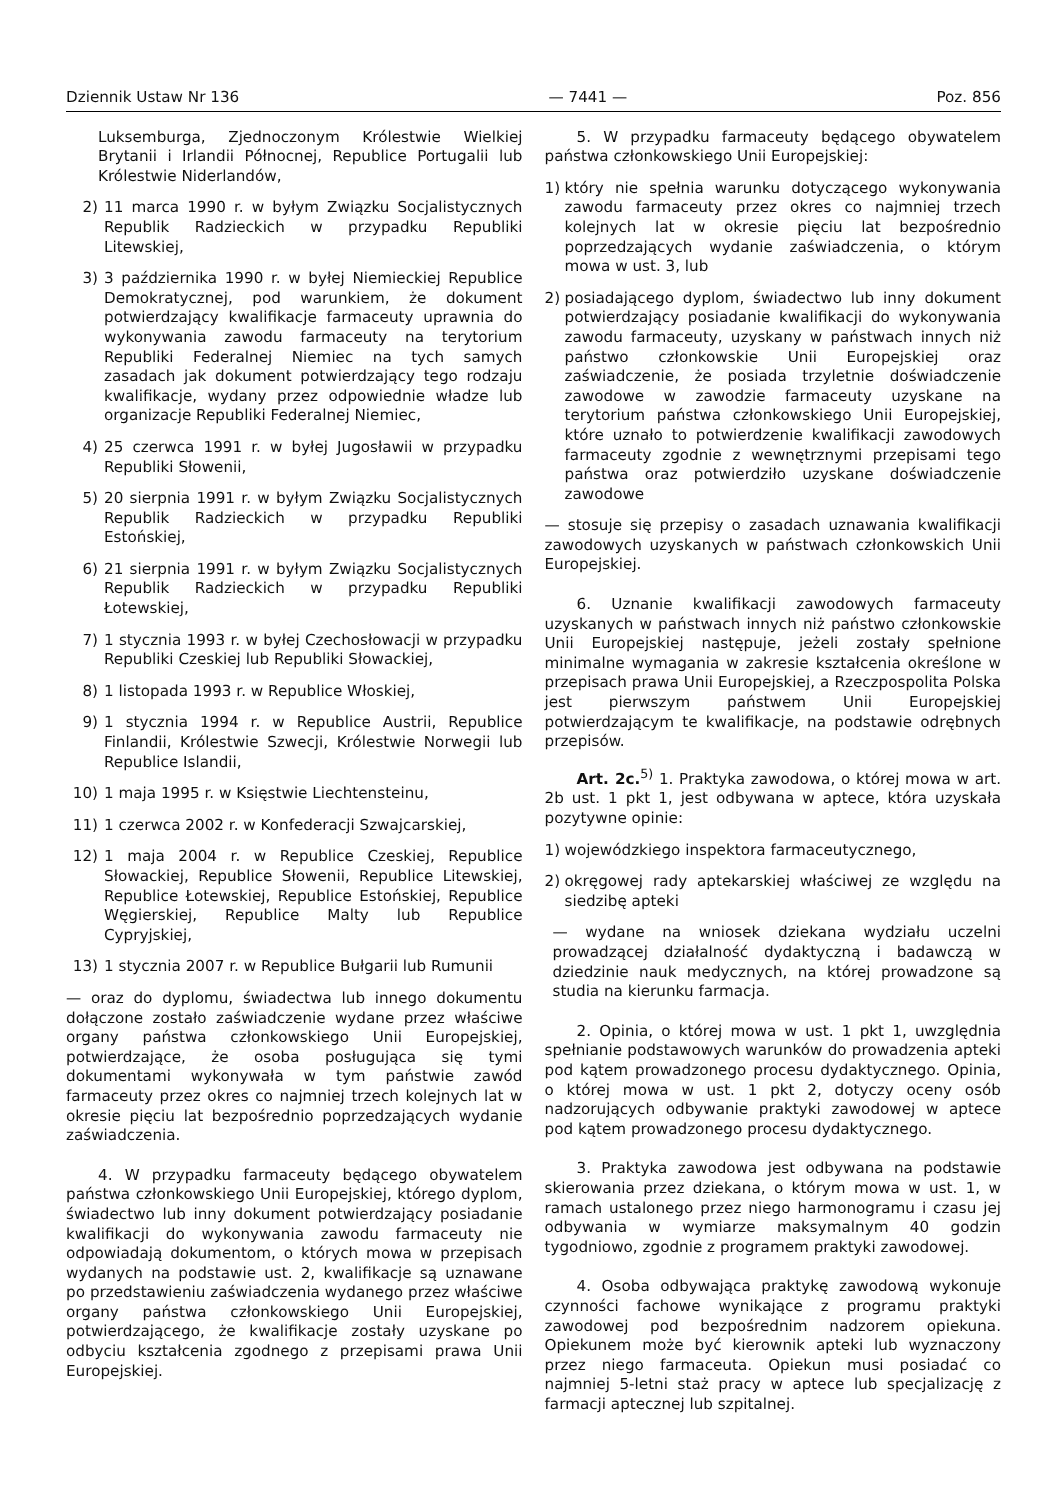Dziennik Ustaw Nr 136 — 7441 — Poz. 856
Luksemburga, Zjednoczonym Królestwie Wielkiej Brytanii i Irlandii Północnej, Republice Portugalii lub Królestwie Niderlandów,
2) 11 marca 1990 r. w byłym Związku Socjalistycznych Republik Radzieckich w przypadku Republiki Litewskiej,
3) 3 października 1990 r. w byłej Niemieckiej Republice Demokratycznej, pod warunkiem, że dokument potwierdzający kwalifikacje farmaceuty uprawnia do wykonywania zawodu farmaceuty na terytorium Republiki Federalnej Niemiec na tych samych zasadach jak dokument potwierdzający tego rodzaju kwalifikacje, wydany przez odpowiednie władze lub organizacje Republiki Federalnej Niemiec,
4) 25 czerwca 1991 r. w byłej Jugosławii w przypadku Republiki Słowenii,
5) 20 sierpnia 1991 r. w byłym Związku Socjalistycznych Republik Radzieckich w przypadku Republiki Estońskiej,
6) 21 sierpnia 1991 r. w byłym Związku Socjalistycznych Republik Radzieckich w przypadku Republiki Łotewskiej,
7) 1 stycznia 1993 r. w byłej Czechosłowacji w przypadku Republiki Czeskiej lub Republiki Słowackiej,
8) 1 listopada 1993 r. w Republice Włoskiej,
9) 1 stycznia 1994 r. w Republice Austrii, Republice Finlandii, Królestwie Szwecji, Królestwie Norwegii lub Republice Islandii,
10) 1 maja 1995 r. w Księstwie Liechtensteinu,
11) 1 czerwca 2002 r. w Konfederacji Szwajcarskiej,
12) 1 maja 2004 r. w Republice Czeskiej, Republice Słowackiej, Republice Słowenii, Republice Litewskiej, Republice Łotewskiej, Republice Estońskiej, Republice Węgierskiej, Republice Malty lub Republice Cypryjskiej,
13) 1 stycznia 2007 r. w Republice Bułgarii lub Rumunii
— oraz do dyplomu, świadectwa lub innego dokumentu dołączone zostało zaświadczenie wydane przez właściwe organy państwa członkowskiego Unii Europejskiej, potwierdzające, że osoba posługująca się tymi dokumentami wykonywała w tym państwie zawód farmaceuty przez okres co najmniej trzech kolejnych lat w okresie pięciu lat bezpośrednio poprzedzających wydanie zaświadczenia.
4. W przypadku farmaceuty będącego obywatelem państwa członkowskiego Unii Europejskiej, którego dyplom, świadectwo lub inny dokument potwierdzający posiadanie kwalifikacji do wykonywania zawodu farmaceuty nie odpowiadają dokumentom, o których mowa w przepisach wydanych na podstawie ust. 2, kwalifikacje są uznawane po przedstawieniu zaświadczenia wydanego przez właściwe organy państwa członkowskiego Unii Europejskiej, potwierdzającego, że kwalifikacje zostały uzyskane po odbyciu kształcenia zgodnego z przepisami prawa Unii Europejskiej.
5. W przypadku farmaceuty będącego obywatelem państwa członkowskiego Unii Europejskiej:
1)
który nie spełnia warunku dotyczącego wykonywania zawodu farmaceuty przez okres co najmniej trzech kolejnych lat w okresie pięciu lat bezpośrednio poprzedzających wydanie zaświadczenia, o którym mowa w ust. 3, lub
2)
posiadającego dyplom, świadectwo lub inny dokument potwierdzający posiadanie kwalifikacji do wykonywania zawodu farmaceuty, uzyskany w państwach innych niż państwo członkowskie Unii Europejskiej oraz zaświadczenie, że posiada trzyletnie doświadczenie zawodowe w zawodzie farmaceuty uzyskane na terytorium państwa członkowskiego Unii Europejskiej, które uznało to potwierdzenie kwalifikacji zawodowych farmaceuty zgodnie z wewnętrznymi przepisami tego państwa oraz potwierdziło uzyskane doświadczenie zawodowe
— stosuje się przepisy o zasadach uznawania kwalifikacji zawodowych uzyskanych w państwach członkowskich Unii Europejskiej.
6. Uznanie kwalifikacji zawodowych farmaceuty uzyskanych w państwach innych niż państwo członkowskie Unii Europejskiej następuje, jeżeli zostały spełnione minimalne wymagania w zakresie kształcenia określone w przepisach prawa Unii Europejskiej, a Rzeczpospolita Polska jest pierwszym państwem Unii Europejskiej potwierdzającym te kwalifikacje, na podstawie odrębnych przepisów.
Art. 2c.<sup>5)</sup> 1. Praktyka zawodowa, o której mowa w art. 2b ust. 1 pkt 1, jest odbywana w aptece, która uzyskała pozytywne opinie:
1)
wojewódzkiego inspektora farmaceutycznego,
2)
okręgowej rady aptekarskiej właściwej ze względu na siedzibę apteki
— wydane na wniosek dziekana wydziału uczelni prowadzącej działalność dydaktyczną i badawczą w dziedzinie nauk medycznych, na której prowadzone są studia na kierunku farmacja.
2. Opinia, o której mowa w ust. 1 pkt 1, uwzględnia spełnianie podstawowych warunków do prowadzenia apteki pod kątem prowadzonego procesu dydaktycznego. Opinia, o której mowa w ust. 1 pkt 2, dotyczy oceny osób nadzorujących odbywanie praktyki zawodowej w aptece pod kątem prowadzonego procesu dydaktycznego.
3. Praktyka zawodowa jest odbywana na podstawie skierowania przez dziekana, o którym mowa w ust. 1, w ramach ustalonego przez niego harmonogramu i czasu jej odbywania w wymiarze maksymalnym 40 godzin tygodniowo, zgodnie z programem praktyki zawodowej.
4. Osoba odbywająca praktykę zawodową wykonuje czynności fachowe wynikające z programu praktyki zawodowej pod bezpośrednim nadzorem opiekuna. Opiekunem może być kierownik apteki lub wyznaczony przez niego farmaceuta. Opiekun musi posiadać co najmniej 5-letni staż pracy w aptece lub specjalizację z farmacji aptecznej lub szpitalnej.